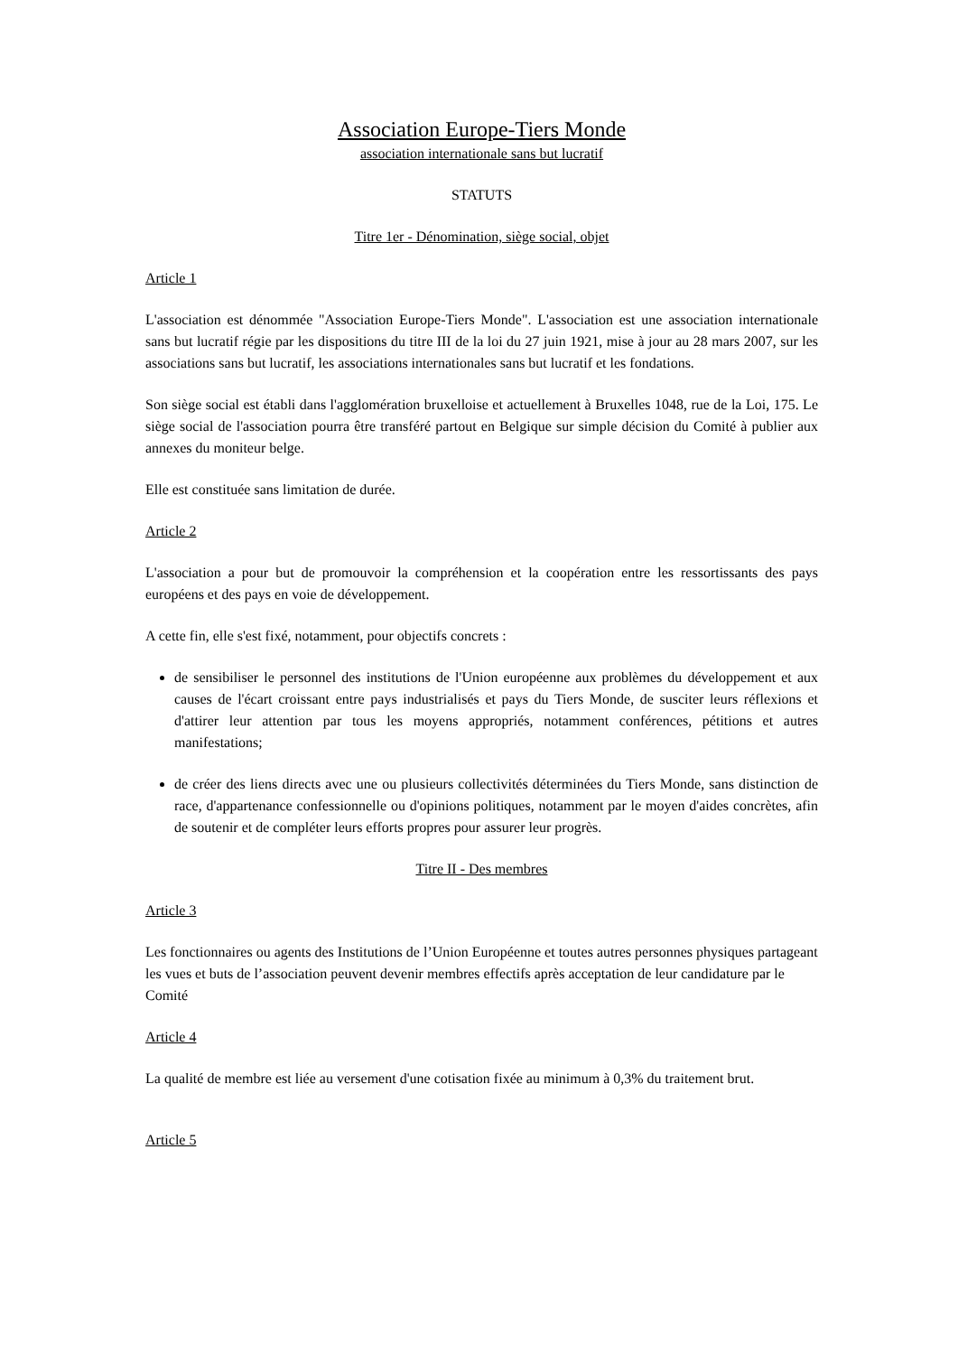Association Europe-Tiers Monde
association internationale sans but lucratif
STATUTS
Titre 1er - Dénomination, siège social, objet
Article 1
L'association est dénommée "Association Europe-Tiers Monde". L'association est une association internationale sans but lucratif régie par les dispositions du titre III de la loi du 27 juin 1921, mise à jour au 28 mars 2007, sur les associations sans but lucratif, les associations internationales sans but lucratif et les fondations.
Son siège social est établi dans l'agglomération bruxelloise et actuellement à Bruxelles 1048, rue de la Loi, 175. Le siège social de l'association pourra être transféré partout en Belgique sur simple décision du Comité à publier aux annexes du moniteur belge.
Elle est constituée sans limitation de durée.
Article 2
L'association a pour but de promouvoir la compréhension et la coopération entre les ressortissants des pays européens et des pays en voie de développement.
A cette fin, elle s'est fixé, notamment, pour objectifs concrets :
de sensibiliser le personnel des institutions de l'Union européenne aux problèmes du développement et aux causes de l'écart croissant entre pays industrialisés et pays du Tiers Monde, de susciter leurs réflexions et d'attirer leur attention par tous les moyens appropriés, notamment conférences, pétitions et autres manifestations;
de créer des liens directs avec une ou plusieurs collectivités déterminées du Tiers Monde, sans distinction de race, d'appartenance confessionnelle ou d'opinions politiques, notamment par le moyen d'aides concrètes, afin de soutenir et de compléter leurs efforts propres pour assurer leur progrès.
Titre II - Des membres
Article 3
Les fonctionnaires ou agents des Institutions de l’Union Européenne et toutes autres personnes physiques partageant les vues et buts de l’association peuvent devenir membres effectifs après acceptation de leur candidature par le Comité
Article 4
La qualité de membre est liée au versement d'une cotisation fixée au minimum à 0,3% du traitement brut.
Article 5